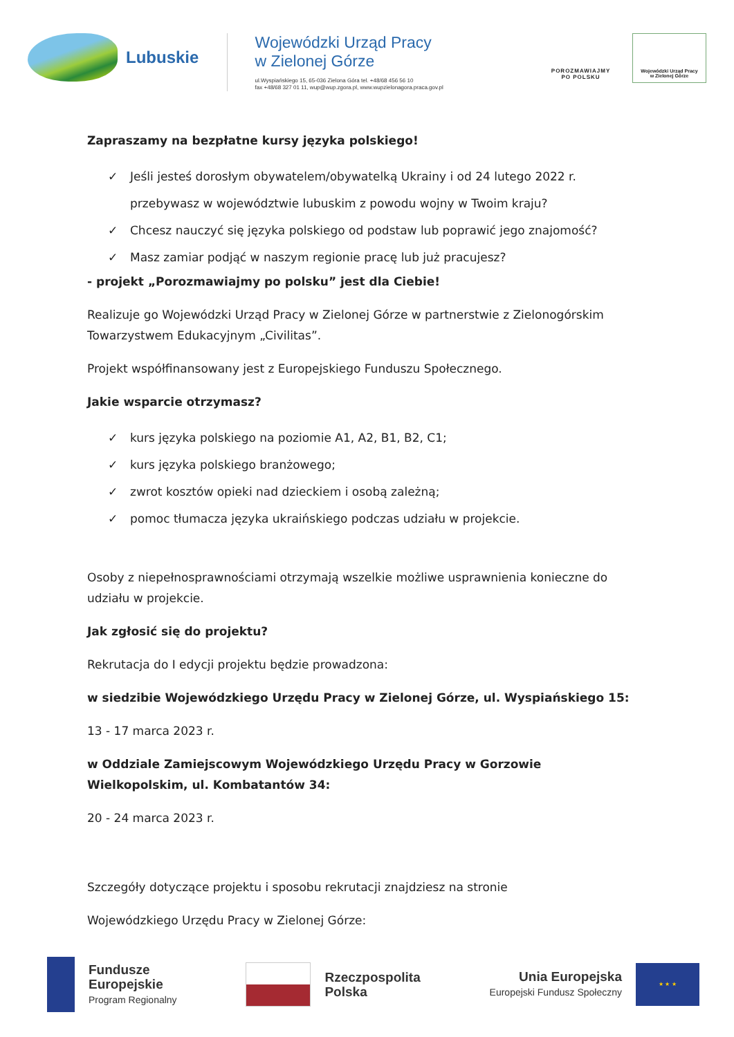Lubuskie
Wojewódzki Urząd Pracy
w Zielonej Górze
ul.Wyspiańskiego 15, 65-036 Zielona Góra tel. +48/68 456 56 10
fax +48/68 327 01 11, wup@wup.zgora.pl, www.wupzielonagora.praca.gov.pl
POROZMAWIAJMY
PO POLSKU
Wojewódzki Urząd Pracy
w Zielonej Górze
Zapraszamy na bezpłatne kursy języka polskiego!
✓ Jeśli jesteś dorosłym obywatelem/obywatelką Ukrainy i od 24 lutego 2022 r. przebywasz w województwie lubuskim z powodu wojny w Twoim kraju?
✓ Chcesz nauczyć się języka polskiego od podstaw lub poprawić jego znajomość?
✓ Masz zamiar podjąć w naszym regionie pracę lub już pracujesz?
- projekt „Porozmawiajmy po polsku” jest dla Ciebie!
Realizuje go Wojewódzki Urząd Pracy w Zielonej Górze w partnerstwie z Zielonogórskim Towarzystwem Edukacyjnym „Civilitas”.
Projekt współfinansowany jest z Europejskiego Funduszu Społecznego.
Jakie wsparcie otrzymasz?
✓ kurs języka polskiego na poziomie A1, A2, B1, B2, C1;
✓ kurs języka polskiego branżowego;
✓ zwrot kosztów opieki nad dzieckiem i osobą zależną;
✓ pomoc tłumacza języka ukraińskiego podczas udziału w projekcie.
Osoby z niepełnosprawnościami otrzymają wszelkie możliwe usprawnienia konieczne do udziału w projekcie.
Jak zgłosić się do projektu?
Rekrutacja do I edycji projektu będzie prowadzona:
w siedzibie Wojewódzkiego Urzędu Pracy w Zielonej Górze, ul. Wyspiańskiego 15:
13 - 17 marca 2023 r.
w Oddziale Zamiejscowym Wojewódzkiego Urzędu Pracy w Gorzowie Wielkopolskim, ul. Kombatantów 34:
20 - 24 marca 2023 r.
Szczegóły dotyczące projektu i sposobu rekrutacji znajdziesz na stronie
Wojewódzkiego Urzędu Pracy w Zielonej Górze:
Fundusze
Europejskie
Program Regionalny
Rzeczpospolita
Polska
Unia Europejska
Europejski Fundusz Społeczny
★ ★ ★